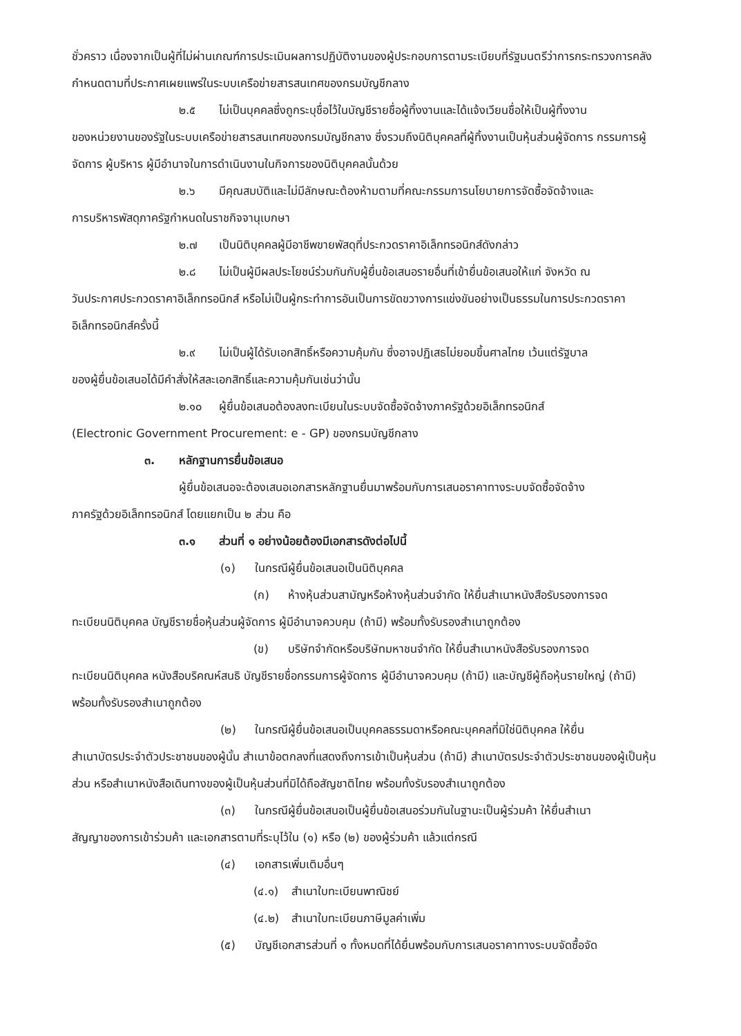ชั่วคราว เนื่องจากเป็นผู้ที่ไม่ผ่านเกณฑ์การประเมินผลการปฏิบัติงานของผู้ประกอบการตามระเบียบที่รัฐมนตรีว่าการกระทรวงการคลังกำหนดตามที่ประกาศเผยแพร่ในระบบเครือข่ายสารสนเทศของกรมบัญชีกลาง
๒.๕ ไม่เป็นบุคคลซึ่งถูกระบุชื่อไว้ในบัญชีรายชื่อผู้ทิ้งงานและได้แจ้งเวียนชื่อให้เป็นผู้ทิ้งงาน
ของหน่วยงานของรัฐในระบบเครือข่ายสารสนเทศของกรมบัญชีกลาง ซึ่งรวมถึงนิติบุคคลที่ผู้ทิ้งงานเป็นหุ้นส่วนผู้จัดการ กรรมการผู้จัดการ ผู้บริหาร ผู้มีอำนาจในการดำเนินงานในกิจการของนิติบุคคลนั้นด้วย
๒.๖ มีคุณสมบัติและไม่มีลักษณะต้องห้ามตามที่คณะกรรมการนโยบายการจัดซื้อจัดจ้างและ
การบริหารพัสดุภาครัฐกำหนดในราชกิจจานุเบกษา
๒.๗ เป็นนิติบุคคลผู้มีอาชีพขายพัสดุที่ประกวดราคาอิเล็กทรอนิกส์ดังกล่าว
๒.๘ ไม่เป็นผู้มีผลประโยชน์ร่วมกันกับผู้ยื่นข้อเสนอรายอื่นที่เข้ายื่นข้อเสนอให้แก่ จังหวัด ณ
วันประกาศประกวดราคาอิเล็กทรอนิกส์ หรือไม่เป็นผู้กระทำการอันเป็นการขัดขวางการแข่งขันอย่างเป็นธรรมในการประกวดราคาอิเล็กทรอนิกส์ครั้งนี้
๒.๙ ไม่เป็นผู้ได้รับเอกสิทธิ์หรือความคุ้มกัน ซึ่งอาจปฏิเสธไม่ยอมขึ้นศาลไทย เว้นแต่รัฐบาล
ของผู้ยื่นข้อเสนอได้มีคำสั่งให้สละเอกสิทธิ์และความคุ้มกันเช่นว่านั้น
๒.๑๐ ผู้ยื่นข้อเสนอต้องลงทะเบียนในระบบจัดซื้อจัดจ้างภาครัฐด้วยอิเล็กทรอนิกส์
(Electronic Government Procurement: e - GP) ของกรมบัญชีกลาง
๓. หลักฐานการยื่นข้อเสนอ
ผู้ยื่นข้อเสนอจะต้องเสนอเอกสารหลักฐานยื่นมาพร้อมกับการเสนอราคาทางระบบจัดซื้อจัดจ้าง
ภาครัฐด้วยอิเล็กทรอนิกส์ โดยแยกเป็น ๒ ส่วน คือ
๓.๑ ส่วนที่ ๑ อย่างน้อยต้องมีเอกสารดังต่อไปนี้
(๑) ในกรณีผู้ยื่นข้อเสนอเป็นนิติบุคคล
(ก) ห้างหุ้นส่วนสามัญหรือห้างหุ้นส่วนจำกัด ให้ยื่นสำเนาหนังสือรับรองการจด
ทะเบียนนิติบุคคล บัญชีรายชื่อหุ้นส่วนผู้จัดการ ผู้มีอำนาจควบคุม (ถ้ามี) พร้อมทั้งรับรองสำเนาถูกต้อง
(ข) บริษัทจำกัดหรือบริษัทมหาชนจำกัด ให้ยื่นสำเนาหนังสือรับรองการจด
ทะเบียนนิติบุคคล หนังสือบริคณห์สนธิ บัญชีรายชื่อกรรมการผู้จัดการ ผู้มีอำนาจควบคุม (ถ้ามี) และบัญชีผู้ถือหุ้นรายใหญ่ (ถ้ามี) พร้อมทั้งรับรองสำเนาถูกต้อง
(๒) ในกรณีผู้ยื่นข้อเสนอเป็นบุคคลธรรมดาหรือคณะบุคคลที่มิใช่นิติบุคคล ให้ยื่น
สำเนาบัตรประจำตัวประชาชนของผู้นั้น สำเนาข้อตกลงที่แสดงถึงการเข้าเป็นหุ้นส่วน (ถ้ามี) สำเนาบัตรประจำตัวประชาชนของผู้เป็นหุ้นส่วน หรือสำเนาหนังสือเดินทางของผู้เป็นหุ้นส่วนที่มิได้ถือสัญชาติไทย พร้อมทั้งรับรองสำเนาถูกต้อง
(๓) ในกรณีผู้ยื่นข้อเสนอเป็นผู้ยื่นข้อเสนอร่วมกันในฐานะเป็นผู้ร่วมค้า ให้ยื่นสำเนา
สัญญาของการเข้าร่วมค้า และเอกสารตามที่ระบุไว้ใน (๑) หรือ (๒) ของผู้ร่วมค้า แล้วแต่กรณี
(๔) เอกสารเพิ่มเติมอื่นๆ
(๔.๑) สำเนาใบทะเบียนพาณิชย์
(๔.๒) สำเนาใบทะเบียนภาษีมูลค่าเพิ่ม
(๕) บัญชีเอกสารส่วนที่ ๑ ทั้งหมดที่ได้ยื่นพร้อมกับการเสนอราคาทางระบบจัดซื้อจัด